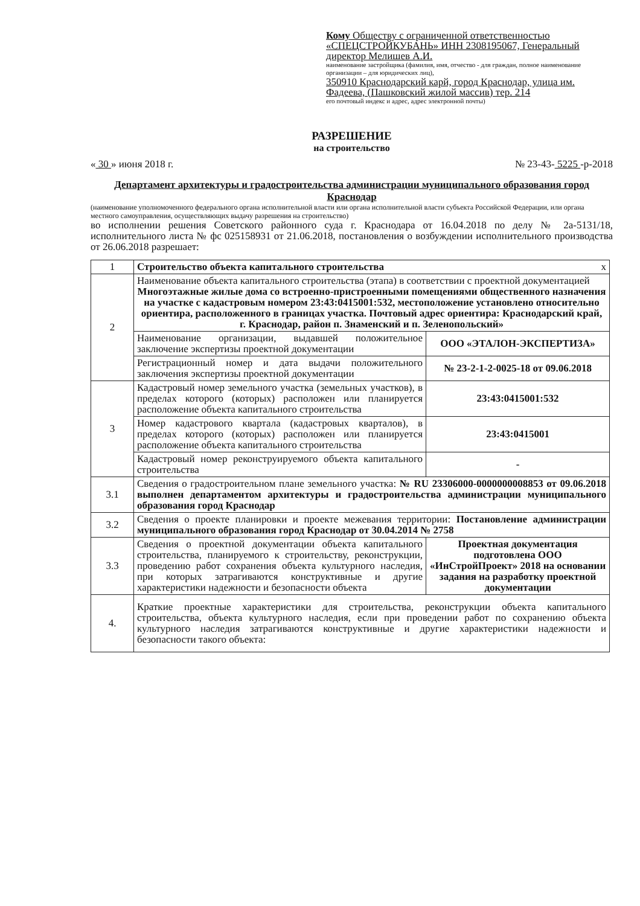Кому Обществу с ограниченной ответственностью «СПЕЦСТРОЙКУБАНЬ» ИНН 2308195067, Генеральный директор Мелишев А.И.
наименование застройщика (фамилия, имя, отчество - для граждан, полное наименование организации – для юридических лиц),
350910 Краснодарский карй, город Краснодар, улица им. Фадеева, (Пашковский жилой массив) тер. 214
его почтовый индекс и адрес, адрес электронной почты)
РАЗРЕШЕНИЕ
на строительство
« 30 » июня 2018 г. № 23-43- 5225 -р-2018
Департамент архитектуры и градостроительства администрации муниципального образования город Краснодар
(наименование уполномоченного федерального органа исполнительной власти или органа исполнительной власти субъекта Российской Федерации, или органа местного самоуправления, осуществляющих выдачу разрешения на строительство)
во исполнении решения Советского районного суда г. Краснодара от 16.04.2018 по делу № 2а-5131/18, исполнительного листа № фс 025158931 от 21.06.2018, постановления о возбуждении исполнительного производства от 26.06.2018 разрешает:
| 1 | Строительство объекта капитального строительства х | |
| 2 | Наименование объекта капитального строительства (этапа) в соответствии с проектной документацией Многоэтажные жилые дома со встроенно-пристроенными помещениями общественного назначения на участке с кадастровым номером 23:43:0415001:532, местоположение установлено относительно ориентира, расположенного в границах участка. Почтовый адрес ориентира: Краснодарский край, г. Краснодар, район п. Знаменский и п. Зеленопольский» | |
| | Наименование организации, выдавшей положительное заключение экспертизы проектной документации | ООО «ЭТАЛОН-ЭКСПЕРТИЗА» |
| | Регистрационный номер и дата выдачи положительного заключения экспертизы проектной документации | № 23-2-1-2-0025-18 от 09.06.2018 |
| 3 | Кадастровый номер земельного участка (земельных участков), в пределах которого (которых) расположен или планируется расположение объекта капитального строительства | 23:43:0415001:532 |
| | Номер кадастрового квартала (кадастровых кварталов), в пределах которого (которых) расположен или планируется расположение объекта капитального строительства | 23:43:0415001 |
| | Кадастровый номер реконструируемого объекта капитального строительства | - |
| 3.1 | Сведения о градостроительном плане земельного участка: № RU 23306000-0000000008853 от 09.06.2018 выполнен департаментом архитектуры и градостроительства администрации муниципального образования город Краснодар | |
| 3.2 | Сведения о проекте планировки и проекте межевания территории: Постановление администрации муниципального образования город Краснодар от 30.04.2014 № 2758 | |
| 3.3 | Сведения о проектной документации объекта капитального строительства, планируемого к строительству, реконструкции, проведению работ сохранения объекта культурного наследия, при которых затрагиваются конструктивные и другие характеристики надежности и безопасности объекта | Проектная документация подготовлена ООО «ИнСтройПроект» 2018 на основании задания на разработку проектной документации |
| 4. | Краткие проектные характеристики для строительства, реконструкции объекта капитального строительства, объекта культурного наследия, если при проведении работ по сохранению объекта культурного наследия затрагиваются конструктивные и другие характеристики надежности и безопасности такого объекта: | |